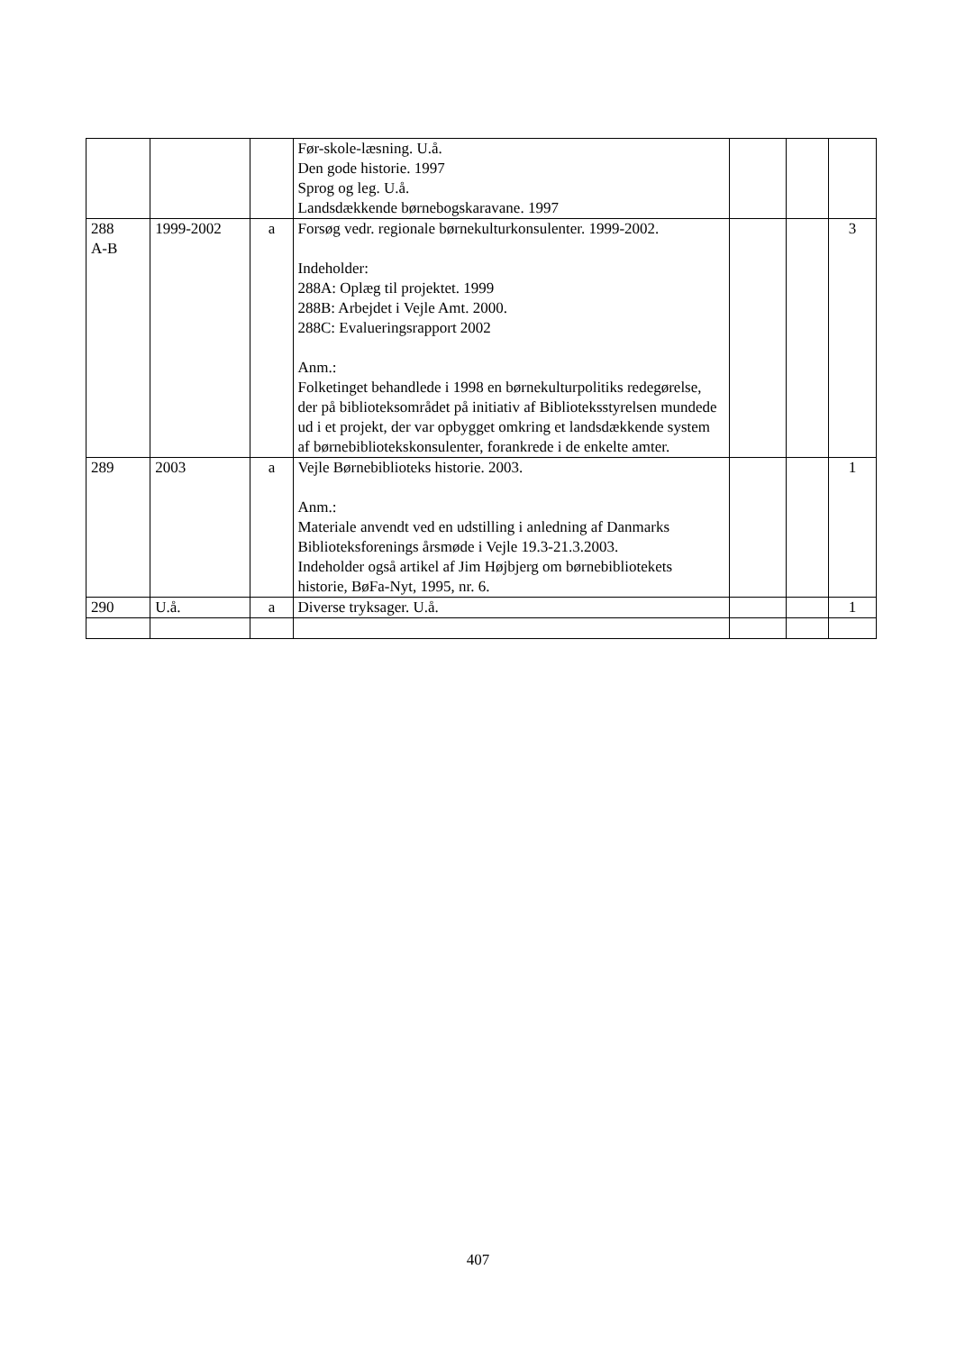| | | | Før-skole-læsning. U.å. Den gode historie. 1997 Sprog og leg. U.å. Landsdækkende børnebogskaravane. 1997 | | | |
| 288 A-B | 1999-2002 | a | Forsøg vedr. regionale børnekulturkonsulenter. 1999-2002. Indeholder: 288A: Oplæg til projektet. 1999 288B: Arbejdet i Vejle Amt. 2000. 288C: Evalueringsrapport 2002 Anm.: Folketinget behandlede i 1998 en børnekulturpolitiks redegørelse, der på biblioteksområdet på initiativ af Biblioteksstyrelsen mundede ud i et projekt, der var opbygget omkring et landsdækkende system af børnebibliotekskonsulenter, forankrede i de enkelte amter. | | | 3 |
| 289 | 2003 | a | Vejle Børnebiblioteks historie. 2003. Anm.: Materiale anvendt ved en udstilling i anledning af Danmarks Biblioteksforenings årsmøde i Vejle 19.3-21.3.2003. Indeholder også artikel af Jim Højbjerg om børnebibliotekets historie, BøFa-Nyt, 1995, nr. 6. | | | 1 |
| 290 | U.å. | a | Diverse tryksager. U.å. | | | 1 |
407